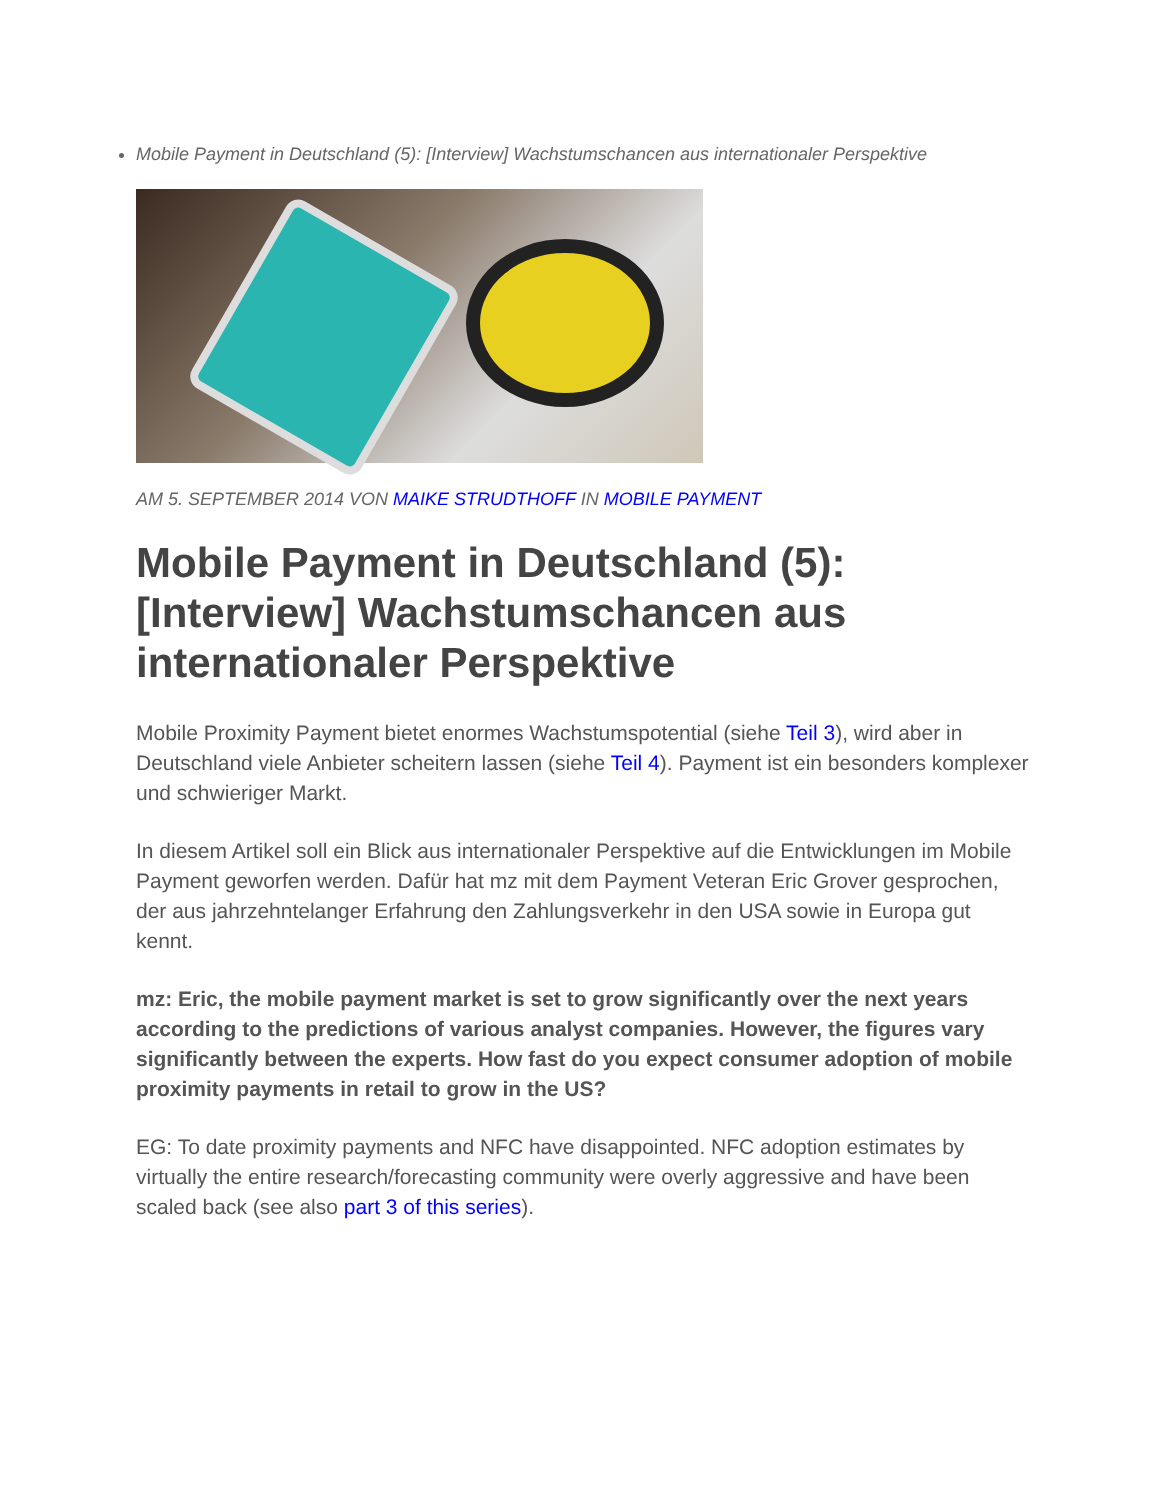Mobile Payment in Deutschland (5): [Interview] Wachstumschancen aus internationaler Perspektive
AM 5. SEPTEMBER 2014 VON MAIKE STRUDTHOFF IN MOBILE PAYMENT
Mobile Payment in Deutschland (5): [Interview] Wachstumschancen aus internationaler Perspektive
Mobile Proximity Payment bietet enormes Wachstumspotential (siehe Teil 3), wird aber in Deutschland viele Anbieter scheitern lassen (siehe Teil 4). Payment ist ein besonders komplexer und schwieriger Markt.
In diesem Artikel soll ein Blick aus internationaler Perspektive auf die Entwicklungen im Mobile Payment geworfen werden. Dafür hat mz mit dem Payment Veteran Eric Grover gesprochen, der aus jahrzehntelanger Erfahrung den Zahlungsverkehr in den USA sowie in Europa gut kennt.
mz: Eric, the mobile payment market is set to grow significantly over the next years according to the predictions of various analyst companies. However, the figures vary significantly between the experts. How fast do you expect consumer adoption of mobile proximity payments in retail to grow in the US?
EG: To date proximity payments and NFC have disappointed. NFC adoption estimates by virtually the entire research/forecasting community were overly aggressive and have been scaled back (see also part 3 of this series).